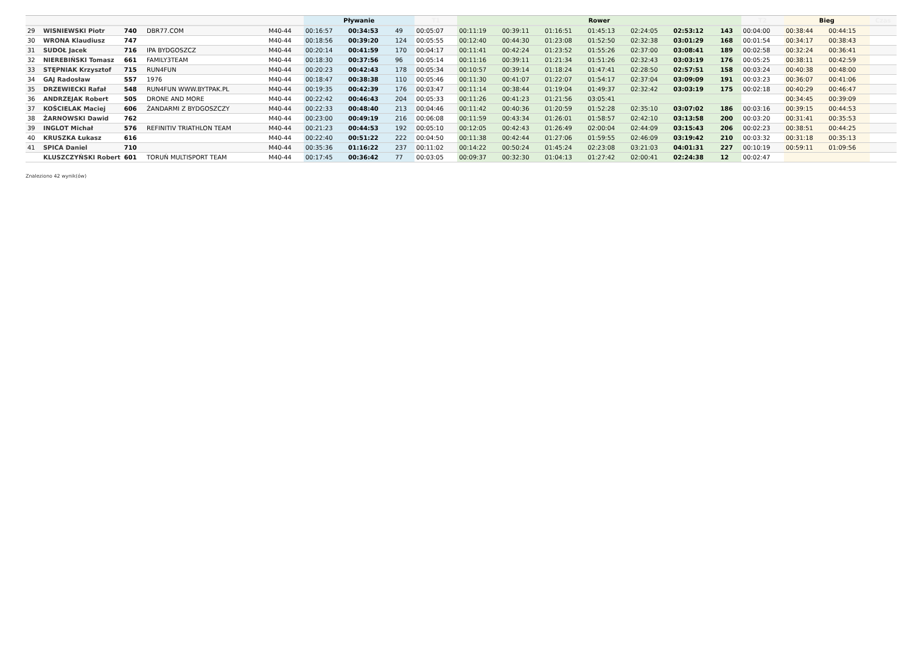| | | | | | Pływanie | | | T1 | Rower | | | | | | | T2 | Bieg | | Czas |
| --- | --- | --- | --- | --- | --- | --- | --- | --- | --- | --- | --- | --- | --- | --- | --- | --- | --- | --- | --- |
| 29 | WISNIEWSKI Piotr | 740 | DBR77.COM | M40-44 | 00:16:57 | 00:34:53 | 49 | 00:05:07 | 00:11:19 | 00:39:11 | 01:16:51 | 01:45:13 | 02:24:05 | 02:53:12 | 143 | 00:04:00 | 00:38:44 | 00:44:15 | |
| 30 | WRONA Klaudiusz | 747 | | M40-44 | 00:18:56 | 00:39:20 | 124 | 00:05:55 | 00:12:40 | 00:44:30 | 01:23:08 | 01:52:50 | 02:32:38 | 03:01:29 | 168 | 00:01:54 | 00:34:17 | 00:38:43 | |
| 31 | SUDOŁ Jacek | 716 | IPA BYDGOSZCZ | M40-44 | 00:20:14 | 00:41:59 | 170 | 00:04:17 | 00:11:41 | 00:42:24 | 01:23:52 | 01:55:26 | 02:37:00 | 03:08:41 | 189 | 00:02:58 | 00:32:24 | 00:36:41 | |
| 32 | NIEREBIŃSKI Tomasz | 661 | FAMILY3TEAM | M40-44 | 00:18:30 | 00:37:56 | 96 | 00:05:14 | 00:11:16 | 00:39:11 | 01:21:34 | 01:51:26 | 02:32:43 | 03:03:19 | 176 | 00:05:25 | 00:38:11 | 00:42:59 | |
| 33 | STĘPNIAK Krzysztof | 715 | RUN4FUN | M40-44 | 00:20:23 | 00:42:43 | 178 | 00:05:34 | 00:10:57 | 00:39:14 | 01:18:24 | 01:47:41 | 02:28:50 | 02:57:51 | 158 | 00:03:24 | 00:40:38 | 00:48:00 | |
| 34 | GAJ Radosław | 557 | 1976 | M40-44 | 00:18:47 | 00:38:38 | 110 | 00:05:46 | 00:11:30 | 00:41:07 | 01:22:07 | 01:54:17 | 02:37:04 | 03:09:09 | 191 | 00:03:23 | 00:36:07 | 00:41:06 | |
| 35 | DRZEWIECKI Rafał | 548 | RUN4FUN WWW.BYTPAK.PL | M40-44 | 00:19:35 | 00:42:39 | 176 | 00:03:47 | 00:11:14 | 00:38:44 | 01:19:04 | 01:49:37 | 02:32:42 | 03:03:19 | 175 | 00:02:18 | 00:40:29 | 00:46:47 | |
| 36 | ANDRZEJAK Robert | 505 | DRONE AND MORE | M40-44 | 00:22:42 | 00:46:43 | 204 | 00:05:33 | 00:11:26 | 00:41:23 | 01:21:56 | 03:05:41 | | | | | 00:34:45 | 00:39:09 | |
| 37 | KOŚCIELAK Maciej | 606 | ŻANDARMI Z BYDGOSZCZY | M40-44 | 00:22:33 | 00:48:40 | 213 | 00:04:46 | 00:11:42 | 00:40:36 | 01:20:59 | 01:52:28 | 02:35:10 | 03:07:02 | 186 | 00:03:16 | 00:39:15 | 00:44:53 | |
| 38 | ŻARNOWSKI Dawid | 762 | | M40-44 | 00:23:00 | 00:49:19 | 216 | 00:06:08 | 00:11:59 | 00:43:34 | 01:26:01 | 01:58:57 | 02:42:10 | 03:13:58 | 200 | 00:03:20 | 00:31:41 | 00:35:53 | |
| 39 | INGLOT Michał | 576 | REFINITIV TRIATHLON TEAM | M40-44 | 00:21:23 | 00:44:53 | 192 | 00:05:10 | 00:12:05 | 00:42:43 | 01:26:49 | 02:00:04 | 02:44:09 | 03:15:43 | 206 | 00:02:23 | 00:38:51 | 00:44:25 | |
| 40 | KRUSZKA Łukasz | 616 | | M40-44 | 00:22:40 | 00:51:22 | 222 | 00:04:50 | 00:11:38 | 00:42:44 | 01:27:06 | 01:59:55 | 02:46:09 | 03:19:42 | 210 | 00:03:32 | 00:31:18 | 00:35:13 | |
| 41 | SPICA Daniel | 710 | | M40-44 | 00:35:36 | 01:16:22 | 237 | 00:11:02 | 00:14:22 | 00:50:24 | 01:45:24 | 02:23:08 | 03:21:03 | 04:01:31 | 227 | 00:10:19 | 00:59:11 | 01:09:56 | |
| | KLUSZCZYŃSKI Robert | 601 | TORUŃ MULTISPORT TEAM | M40-44 | 00:17:45 | 00:36:42 | 77 | 00:03:05 | 00:09:37 | 00:32:30 | 01:04:13 | 01:27:42 | 02:00:41 | 02:24:38 | 12 | 00:02:47 | | | |
Znaleziono 42 wynik(ów)